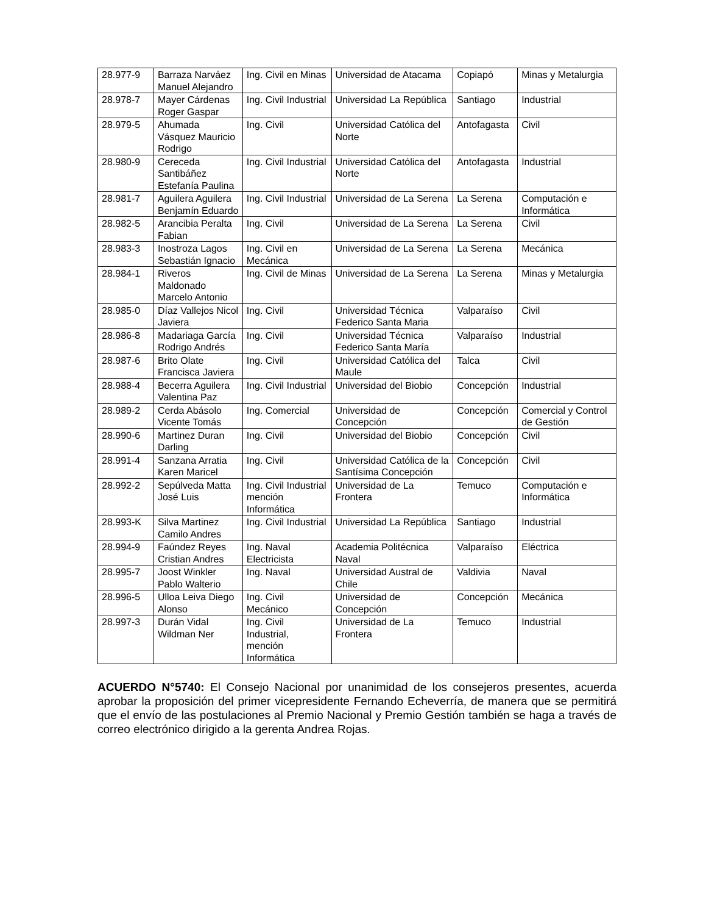| 28.977-9 | Barraza Narváez Manuel Alejandro | Ing. Civil en Minas | Universidad de Atacama | Copiapó | Minas y Metalurgia |
| 28.978-7 | Mayer Cárdenas Roger Gaspar | Ing. Civil Industrial | Universidad La República | Santiago | Industrial |
| 28.979-5 | Ahumada Vásquez Mauricio Rodrigo | Ing. Civil | Universidad Católica del Norte | Antofagasta | Civil |
| 28.980-9 | Cereceda Santibáñez Estefanía Paulina | Ing. Civil Industrial | Universidad Católica del Norte | Antofagasta | Industrial |
| 28.981-7 | Aguilera Aguilera Benjamín Eduardo | Ing. Civil Industrial | Universidad de La Serena | La Serena | Computación e Informática |
| 28.982-5 | Arancibia Peralta Fabian | Ing. Civil | Universidad de La Serena | La Serena | Civil |
| 28.983-3 | Inostroza Lagos Sebastián Ignacio | Ing. Civil en Mecánica | Universidad de La Serena | La Serena | Mecánica |
| 28.984-1 | Riveros Maldonado Marcelo Antonio | Ing. Civil de Minas | Universidad de La Serena | La Serena | Minas y Metalurgia |
| 28.985-0 | Díaz Vallejos Nicol Javiera | Ing. Civil | Universidad Técnica Federico Santa Maria | Valparaíso | Civil |
| 28.986-8 | Madariaga García Rodrigo Andrés | Ing. Civil | Universidad Técnica Federico Santa María | Valparaíso | Industrial |
| 28.987-6 | Brito Olate Francisca Javiera | Ing. Civil | Universidad Católica del Maule | Talca | Civil |
| 28.988-4 | Becerra Aguilera Valentina Paz | Ing. Civil Industrial | Universidad del Biobio | Concepción | Industrial |
| 28.989-2 | Cerda Abásolo Vicente Tomás | Ing. Comercial | Universidad de Concepción | Concepción | Comercial y Control de Gestión |
| 28.990-6 | Martinez Duran Darling | Ing. Civil | Universidad del Biobio | Concepción | Civil |
| 28.991-4 | Sanzana Arratia Karen Maricel | Ing. Civil | Universidad Católica de la Santísima Concepción | Concepción | Civil |
| 28.992-2 | Sepúlveda Matta José Luis | Ing. Civil Industrial mención Informática | Universidad de La Frontera | Temuco | Computación e Informática |
| 28.993-K | Silva Martinez Camilo Andres | Ing. Civil Industrial | Universidad La República | Santiago | Industrial |
| 28.994-9 | Faúndez Reyes Cristian Andres | Ing. Naval Electricista | Academia Politécnica Naval | Valparaíso | Eléctrica |
| 28.995-7 | Joost Winkler Pablo Walterio | Ing. Naval | Universidad Austral de Chile | Valdivia | Naval |
| 28.996-5 | Ulloa Leiva Diego Alonso | Ing. Civil Mecánico | Universidad de Concepción | Concepción | Mecánica |
| 28.997-3 | Durán Vidal Wildman Ner | Ing. Civil Industrial, mención Informática | Universidad de La Frontera | Temuco | Industrial |
ACUERDO N°5740: El Consejo Nacional por unanimidad de los consejeros presentes, acuerda aprobar la proposición del primer vicepresidente Fernando Echeverría, de manera que se permitirá que el envío de las postulaciones al Premio Nacional y Premio Gestión también se haga a través de correo electrónico dirigido a la gerenta Andrea Rojas.